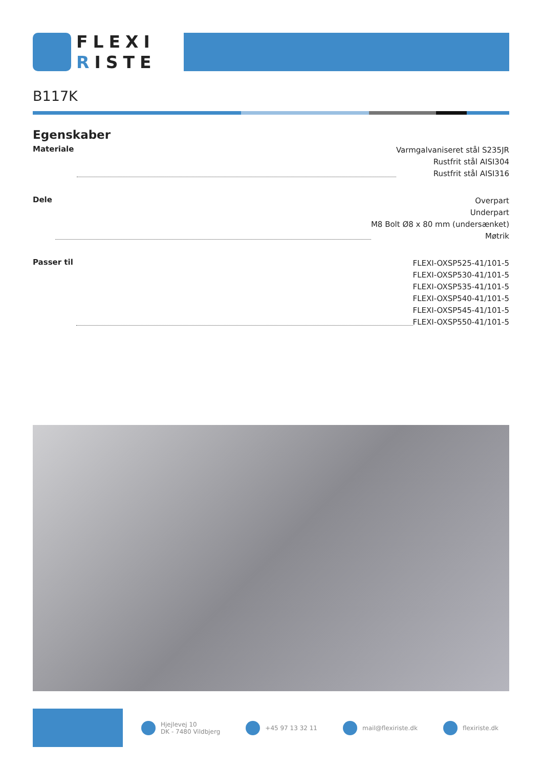FLEXI
RISTE
B117K
Egenskaber
Materiale
Varmgalvaniseret stål S235JR
Rustfrit stål AISI304
Rustfrit stål AISI316
Dele
Overpart
Underpart
M8 Bolt Ø8 x 80 mm (undersænket)
Møtrik
Passer til
FLEXI-OXSP525-41/101-5
FLEXI-OXSP530-41/101-5
FLEXI-OXSP535-41/101-5
FLEXI-OXSP540-41/101-5
FLEXI-OXSP545-41/101-5
FLEXI-OXSP550-41/101-5
Hjejlevej 10
DK - 7480 Vildbjerg
+45 97 13 32 11 mail@flexiriste.dk flexiriste.dk